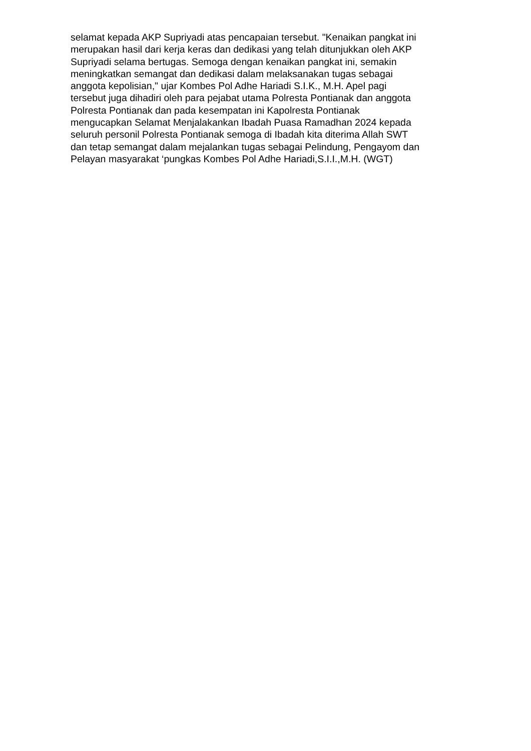selamat kepada AKP Supriyadi atas pencapaian tersebut. "Kenaikan pangkat ini
merupakan hasil dari kerja keras dan dedikasi yang telah ditunjukkan oleh AKP
Supriyadi selama bertugas. Semoga dengan kenaikan pangkat ini, semakin
meningkatkan semangat dan dedikasi dalam melaksanakan tugas sebagai
anggota kepolisian," ujar Kombes Pol Adhe Hariadi S.I.K., M.H. Apel pagi
tersebut juga dihadiri oleh para pejabat utama Polresta Pontianak dan anggota
Polresta Pontianak dan pada kesempatan ini Kapolresta Pontianak
mengucapkan Selamat Menjalakankan Ibadah Puasa Ramadhan 2024 kepada
seluruh personil Polresta Pontianak semoga di Ibadah kita diterima Allah SWT
dan tetap semangat dalam mejalankan tugas sebagai Pelindung, Pengayom dan
Pelayan masyarakat ‘pungkas Kombes Pol Adhe Hariadi,S.I.I.,M.H. (WGT)